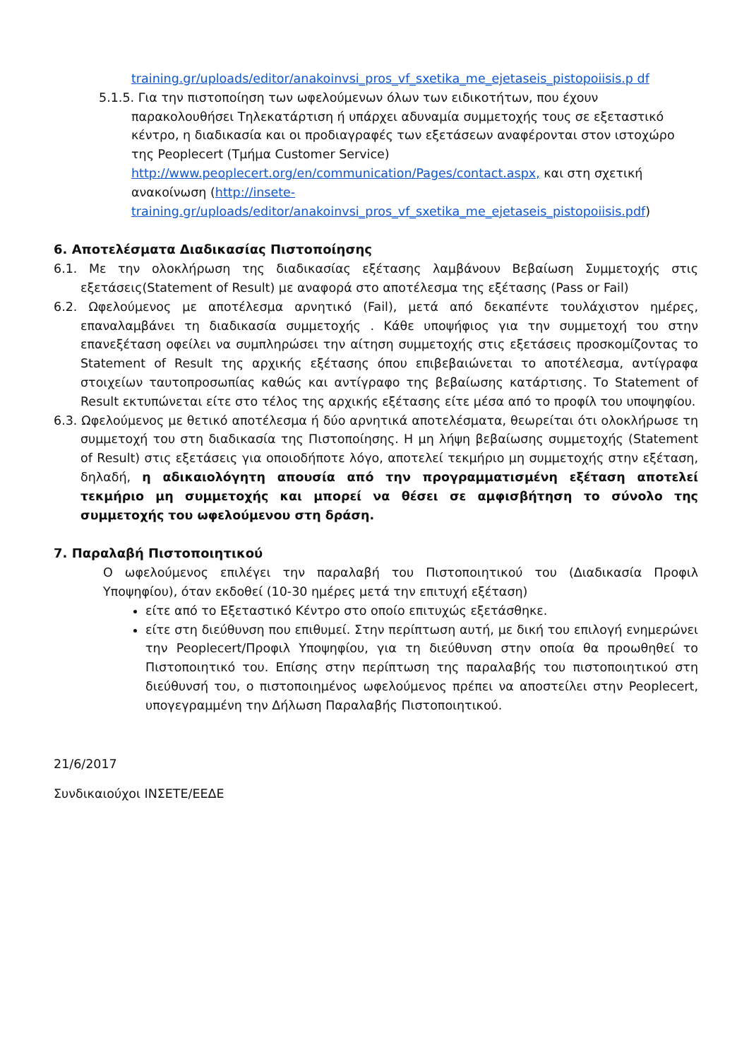training.gr/uploads/editor/anakoinvsi_pros_vf_sxetika_me_ejetaseis_pistopoiisis.p df
5.1.5. Για την πιστοποίηση των ωφελούμενων όλων των ειδικοτήτων, που έχουν παρακολουθήσει Τηλεκατάρτιση ή υπάρχει αδυναμία συμμετοχής τους σε εξεταστικό κέντρο, η διαδικασία και οι προδιαγραφές των εξετάσεων αναφέρονται στον ιστοχώρο της Peoplecert (Τμήμα Customer Service) http://www.peoplecert.org/en/communication/Pages/contact.aspx, και στη σχετική ανακοίνωση (http://insete-training.gr/uploads/editor/anakoinvsi_pros_vf_sxetika_me_ejetaseis_pistopoiisis.pdf)
6. Αποτελέσματα Διαδικασίας Πιστοποίησης
6.1. Με την ολοκλήρωση της διαδικασίας εξέτασης λαμβάνουν Βεβαίωση Συμμετοχής στις εξετάσεις(Statement of Result) με αναφορά στο αποτέλεσμα της εξέτασης (Pass or Fail)
6.2. Ωφελούμενος με αποτέλεσμα αρνητικό (Fail), μετά από δεκαπέντε τουλάχιστον ημέρες, επαναλαμβάνει τη διαδικασία συμμετοχής . Κάθε υποψήφιος για την συμμετοχή του στην επανεξέταση οφείλει να συμπληρώσει την αίτηση συμμετοχής στις εξετάσεις προσκομίζοντας το Statement of Result της αρχικής εξέτασης όπου επιβεβαιώνεται το αποτέλεσμα, αντίγραφα στοιχείων ταυτοπροσωπίας καθώς και αντίγραφο της βεβαίωσης κατάρτισης. Το Statement of Result εκτυπώνεται είτε στο τέλος της αρχικής εξέτασης είτε μέσα από το προφίλ του υποψηφίου.
6.3. Ωφελούμενος με θετικό αποτέλεσμα ή δύο αρνητικά αποτελέσματα, θεωρείται ότι ολοκλήρωσε τη συμμετοχή του στη διαδικασία της Πιστοποίησης. Η μη λήψη βεβαίωσης συμμετοχής (Statement of Result) στις εξετάσεις για οποιοδήποτε λόγο, αποτελεί τεκμήριο μη συμμετοχής στην εξέταση, δηλαδή, η αδικαιολόγητη απουσία από την προγραμματισμένη εξέταση αποτελεί τεκμήριο μη συμμετοχής και μπορεί να θέσει σε αμφισβήτηση το σύνολο της συμμετοχής του ωφελούμενου στη δράση.
7. Παραλαβή Πιστοποιητικού
Ο ωφελούμενος επιλέγει την παραλαβή του Πιστοποιητικού του (Διαδικασία Προφιλ Υποψηφίου), όταν εκδοθεί (10-30 ημέρες μετά την επιτυχή εξέταση)
είτε από το Εξεταστικό Κέντρο στο οποίο επιτυχώς εξετάσθηκε.
είτε στη διεύθυνση που επιθυμεί. Στην περίπτωση αυτή, με δική του επιλογή ενημερώνει την Peoplecert/Προφιλ Υποψηφίου, για τη διεύθυνση στην οποία θα προωθηθεί το Πιστοποιητικό του. Επίσης στην περίπτωση της παραλαβής του πιστοποιητικού στη διεύθυνσή του, ο πιστοποιημένος ωφελούμενος πρέπει να αποστείλει στην Peoplecert, υπογεγραμμένη την Δήλωση Παραλαβής Πιστοποιητικού.
21/6/2017
Συνδικαιούχοι ΙΝΣΕΤΕ/ΕΕΔΕ